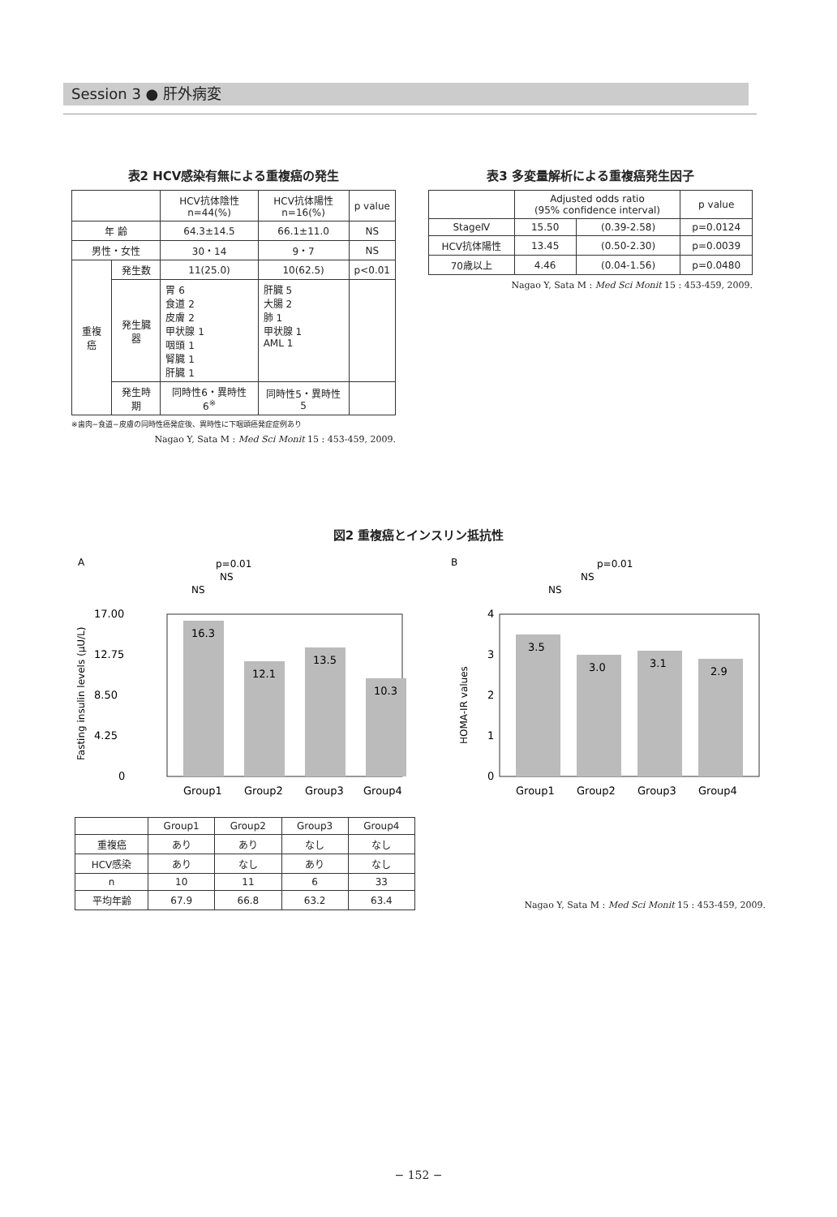Session 3 ● 肝外病変
表2 HCV感染有無による重複癌の発生
| | | HCV抗体陰性 n=44(%) | HCV抗体陽性 n=16(%) | p value |
| --- | --- | --- | --- | --- |
| 年 齢 | | 64.3±14.5 | 66.1±11.0 | NS |
| 男性・女性 | | 30・14 | 9・7 | NS |
| 重複癌 | 発生数 | 11(25.0) | 10(62.5) | p<0.01 |
| | 発生臓器 | 胃 6 食道 2 皮膚 2 甲状腺 1 咽頭 1 腎臓 1 肝臓 1 | 肝臓 5 大腸 2 肺 1 甲状腺 1 AML 1 | |
| | 発生時期 | 同時性6・異時性6<sup>※</sup> | 同時性5・異時性5 | |
※歯肉−食道−皮膚の同時性癌発症後、異時性に下咽頭癌発症症例あり
Nagao Y, Sata M : Med Sci Monit 15 : 453-459, 2009.
表3 多変量解析による重複癌発生因子
| | Adjusted odds ratio (95% confidence interval) | | p value |
| --- | --- | --- | --- |
| StageⅣ | 15.50 | (0.39-2.58) | p=0.0124 |
| HCV抗体陽性 | 13.45 | (0.50-2.30) | p=0.0039 |
| 70歳以上 | 4.46 | (0.04-1.56) | p=0.0480 |
Nagao Y, Sata M : Med Sci Monit 15 : 453-459, 2009.
図2 重複癌とインスリン抵抗性
A
p=0.01
NS
NS
17.00
12.75
8.50
4.25
0
Fasting insulin levels (μU/L)
16.3
12.1
13.5
10.3
Group1
Group2
Group3
Group4
B
p=0.01
NS
NS
4
3
2
1
0
HOMA-IR values
3.5
3.0
3.1
2.9
Group1
Group2
Group3
Group4
| | Group1 | Group2 | Group3 | Group4 |
| --- | --- | --- | --- | --- |
| 重複癌 | あり | あり | なし | なし |
| HCV感染 | あり | なし | あり | なし |
| n | 10 | 11 | 6 | 33 |
| 平均年齢 | 67.9 | 66.8 | 63.2 | 63.4 |
Nagao Y, Sata M : Med Sci Monit 15 : 453-459, 2009.
− 152 −